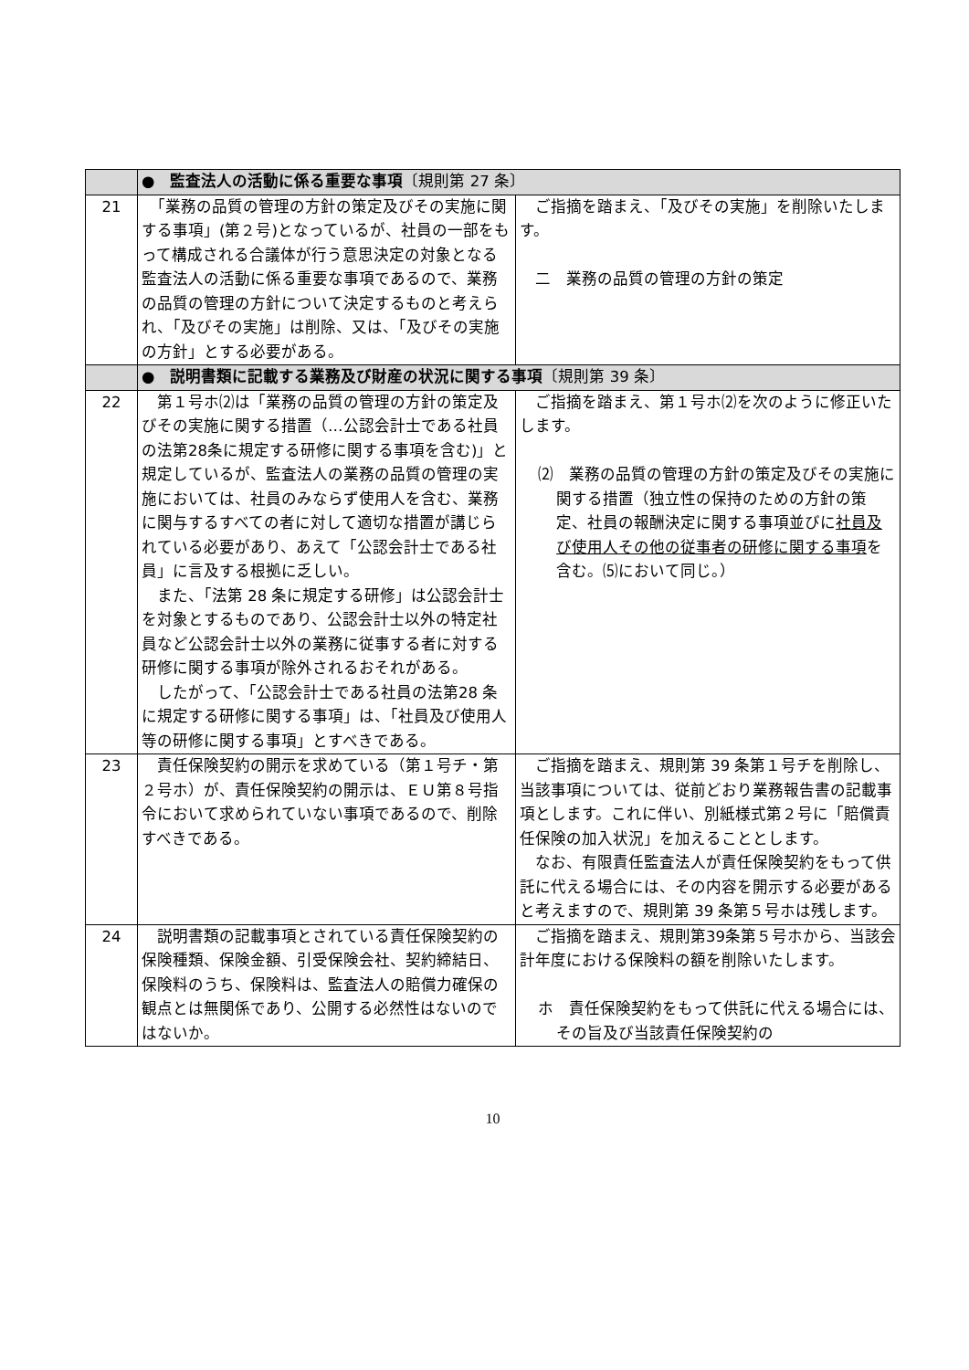| | ● 監査法人の活動に係る重要な事項 〔規則第 27 条〕 | |
| 21 | 「業務の品質の管理の方針の策定及びその実施に関する事項」(第２号)となっているが、社員の一部をもって構成される合議体が行う意思決定の対象となる監査法人の活動に係る重要な事項であるので、業務の品質の管理の方針について決定するものと考えられ、「及びその実施」は削除、又は、「及びその実施の方針」とする必要がある。 | ご指摘を踏まえ、「及びその実施」を削除いたします。 二 業務の品質の管理の方針の策定 |
| | ● 説明書類に記載する業務及び財産の状況に関する事項 〔規則第 39 条〕 | |
| 22 | 第１号ホ⑵は「業務の品質の管理の方針の策定及びその実施に関する措置（…公認会計士である社員の法第28条に規定する研修に関する事項を含む)」と規定しているが、監査法人の業務の品質の管理の実施においては、社員のみならず使用人を含む、業務に関与するすべての者に対して適切な措置が講じられている必要があり、あえて「公認会計士である社員」に言及する根拠に乏しい。 また、「法第 28 条に規定する研修」は公認会計士を対象とするものであり、公認会計士以外の特定社員など公認会計士以外の業務に従事する者に対する研修に関する事項が除外されるおそれがある。 したがって、「公認会計士である社員の法第28 条に規定する研修に関する事項」は、「社員及び使用人等の研修に関する事項」とすべきである。 | ご指摘を踏まえ、第１号ホ⑵を次のように修正いたします。 ⑵ 業務の品質の管理の方針の策定及びその実施に関する措置（独立性の保持のための方針の策定、社員の報酬決定に関する事項並びに 社員及び使用人その他の従事者の研修に関する事項 を含む。⑸において同じ。） |
| 23 | 責任保険契約の開示を求めている（第１号チ・第２号ホ）が、責任保険契約の開示は、ＥＵ第８号指令において求められていない事項であるので、削除すべきである。 | ご指摘を踏まえ、規則第 39 条第１号チを削除し、当該事項については、従前どおり業務報告書の記載事項とします。これに伴い、別紙様式第２号に「賠償責任保険の加入状況」を加えることとします。 なお、有限責任監査法人が責任保険契約をもって供託に代える場合には、その内容を開示する必要があると考えますので、規則第 39 条第５号ホは残します。 |
| 24 | 説明書類の記載事項とされている責任保険契約の保険種類、保険金額、引受保険会社、契約締結日、保険料のうち、保険料は、監査法人の賠償力確保の観点とは無関係であり、公開する必然性はないのではないか。 | ご指摘を踏まえ、規則第39条第５号ホから、当該会計年度における保険料の額を削除いたします。 ホ 責任保険契約をもって供託に代える場合には、その旨及び当該責任保険契約の |
10